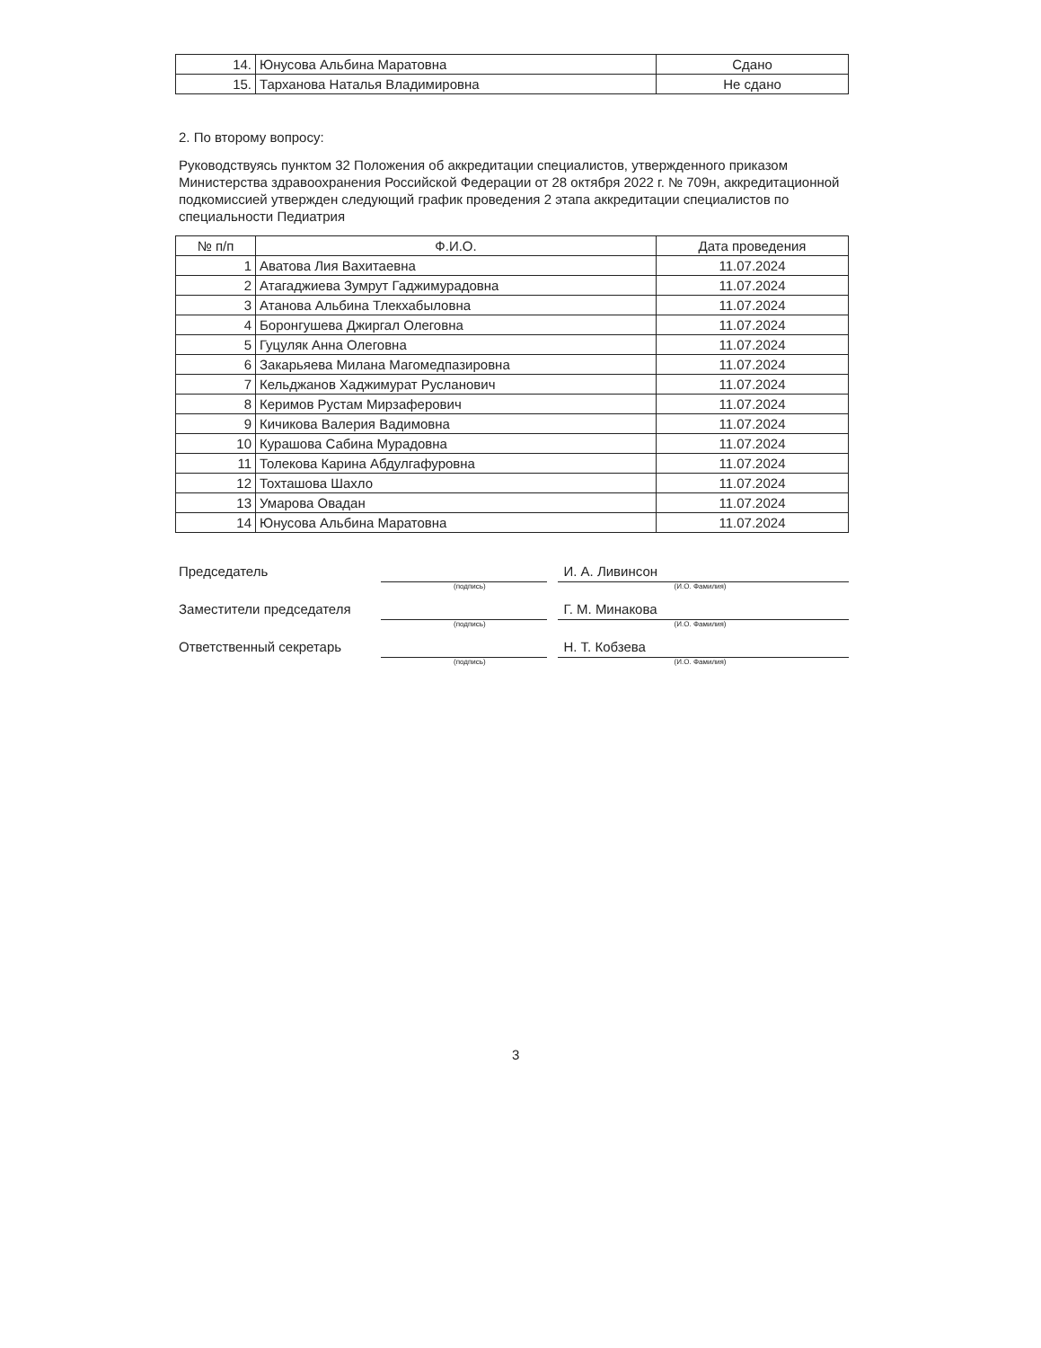| 14. | Юнусова Альбина Маратовна | Сдано |
| 15. | Тарханова Наталья Владимировна | Не сдано |
2. По второму вопросу:
Руководствуясь пунктом 32 Положения об аккредитации специалистов, утвержденного приказом Министерства здравоохранения Российской Федерации от 28 октября 2022 г. № 709н, аккредитационной подкомиссией утвержден следующий график проведения 2 этапа аккредитации специалистов по специальности Педиатрия
| № п/п | Ф.И.О. | Дата проведения |
| --- | --- | --- |
| 1 | Аватова Лия Вахитаевна | 11.07.2024 |
| 2 | Атагаджиева Зумрут Гаджимурадовна | 11.07.2024 |
| 3 | Атанова Альбина Тлекхабыловна | 11.07.2024 |
| 4 | Боронгушева Джиргал Олеговна | 11.07.2024 |
| 5 | Гуцуляк Анна Олеговна | 11.07.2024 |
| 6 | Закарьяева Милана Магомедпазировна | 11.07.2024 |
| 7 | Кельджанов Хаджимурат Русланович | 11.07.2024 |
| 8 | Керимов Рустам Мирзаферович | 11.07.2024 |
| 9 | Кичикова Валерия Вадимовна | 11.07.2024 |
| 10 | Курашова Сабина Мурадовна | 11.07.2024 |
| 11 | Толекова Карина Абдулгафуровна | 11.07.2024 |
| 12 | Тохташова Шахло | 11.07.2024 |
| 13 | Умарова Овадан | 11.07.2024 |
| 14 | Юнусова Альбина Маратовна | 11.07.2024 |
Председатель И. А. Ливинсон
(подпись) (И.О. Фамилия)
Заместители председателя Г. М. Минакова
(подпись) (И.О. Фамилия)
Ответственный секретарь Н. Т. Кобзева
(подпись) (И.О. Фамилия)
3